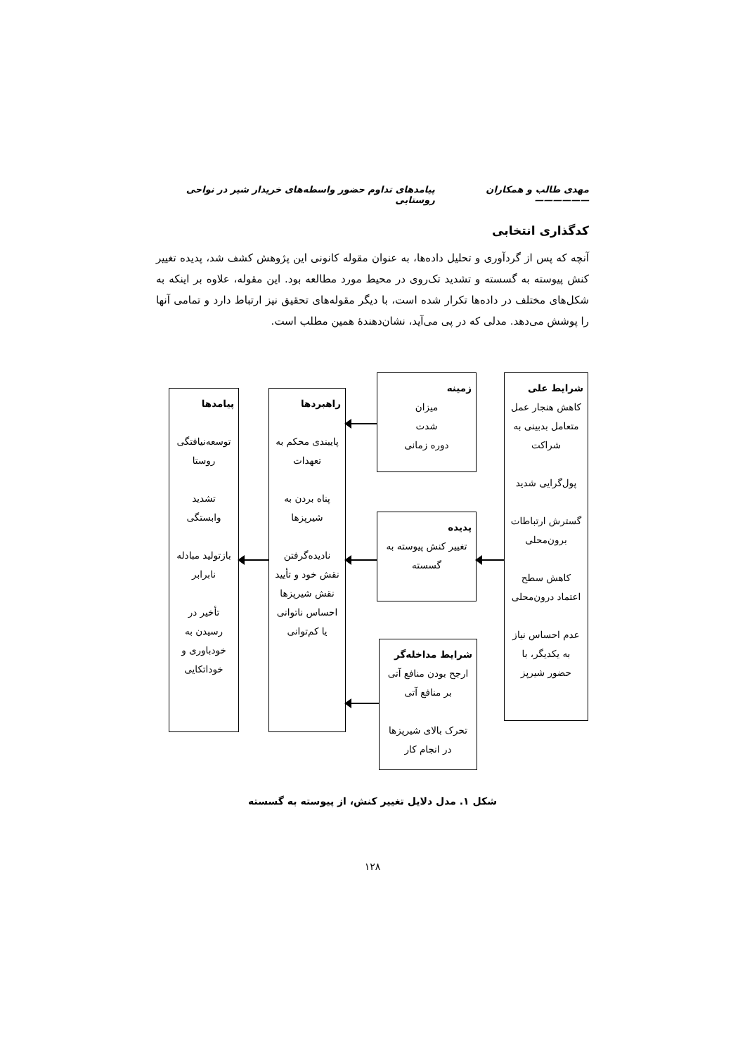مهدی طالب و همکاران —————— پیامدهای تداوم حضور واسطه‌های خریدار شیر در نواحی روستایی
کدگذاری انتخابی
آنچه که پس از گردآوری و تحلیل داده‌ها، به عنوان مقوله کانونی این پژوهش کشف شد، پدیده تغییر کنش پیوسته به گسسته و تشدید تک‌روی در محیط مورد مطالعه بود. این مقوله، علاوه بر اینکه به شکل‌های مختلف در داده‌ها تکرار شده است، با دیگر مقوله‌های تحقیق نیز ارتباط دارد و تمامی آنها را پوشش می‌دهد. مدلی که در پی می‌آید، نشان‌دهندهٔ همین مطلب است.
شرایط علی
کاهش هنجار عمل متعامل بدبینی به شراکت
پول‌گرایی شدید
گسترش ارتباطات برون‌محلی
کاهش سطح اعتماد درون‌محلی
عدم احساس نیاز به یکدیگر، با حضور شیرپز
زمینه
میزان
شدت
دوره زمانی
پدیده
تغییر کنش پیوسته به گسسته
شرایط مداخله‌گر
ارجح بودن منافع آتی بر منافع آتی
تحرک بالای شیرپزها در انجام کار
راهبردها
پایبندی محکم به تعهدات
پناه بردن به شیرپزها
نادیده‌گرفتن نقش خود و تأیید نقش شیرپزها احساس ناتوانی یا کم‌توانی
پیامدها
توسعه‌نیافتگی روستا
تشدید وابستگی
بازتولید مبادله نابرابر
تأخیر در رسیدن به خودباوری و خوداتکایی
شکل ۱. مدل دلایل تغییر کنش، از پیوسته به گسسته
۱۲۸